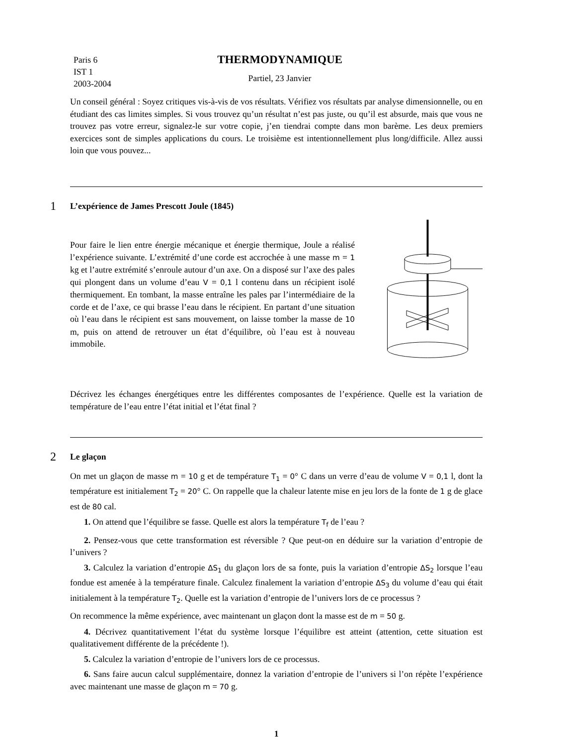Paris 6
IST 1
2003-2004
THERMODYNAMIQUE
Partiel, 23 Janvier
Un conseil général : Soyez critiques vis-à-vis de vos résultats. Vérifiez vos résultats par analyse dimensionnelle, ou en étudiant des cas limites simples. Si vous trouvez qu’un résultat n’est pas juste, ou qu’il est absurde, mais que vous ne trouvez pas votre erreur, signalez-le sur votre copie, j’en tiendrai compte dans mon barème. Les deux premiers exercices sont de simples applications du cours. Le troisième est intentionnellement plus long/difficile. Allez aussi loin que vous pouvez...
1 L’expérience de James Prescott Joule (1845)
Pour faire le lien entre énergie mécanique et énergie thermique, Joule a réalisé l’expérience suivante. L’extrémité d’une corde est accrochée à une masse m = 1 kg et l’autre extrémité s’enroule autour d’un axe. On a disposé sur l’axe des pales qui plongent dans un volume d’eau V = 0,1 l contenu dans un récipient isolé thermiquement. En tombant, la masse entraîne les pales par l’intermédiaire de la corde et de l’axe, ce qui brasse l’eau dans le récipient. En partant d’une situation où l’eau dans le récipient est sans mouvement, on laisse tomber la masse de 10 m, puis on attend de retrouver un état d’équilibre, où l’eau est à nouveau immobile.
Décrivez les échanges énergétiques entre les différentes composantes de l’expérience. Quelle est la variation de température de l’eau entre l’état initial et l’état final ?
2 Le glaçon
On met un glaçon de masse m = 10 g et de température T<sub>1</sub> = 0° C dans un verre d’eau de volume V = 0,1 l, dont la température est initialement T<sub>2</sub> = 20° C. On rappelle que la chaleur latente mise en jeu lors de la fonte de 1 g de glace est de 80 cal.
1. On attend que l’équilibre se fasse. Quelle est alors la température T<sub>f</sub> de l’eau ?
2. Pensez-vous que cette transformation est réversible ? Que peut-on en déduire sur la variation d’entropie de l’univers ?
3. Calculez la variation d’entropie ΔS<sub>1</sub> du glaçon lors de sa fonte, puis la variation d’entropie ΔS<sub>2</sub> lorsque l’eau fondue est amenée à la température finale. Calculez finalement la variation d’entropie ΔS<sub>3</sub> du volume d’eau qui était initialement à la température T<sub>2</sub>. Quelle est la variation d’entropie de l’univers lors de ce processus ?
On recommence la même expérience, avec maintenant un glaçon dont la masse est de m = 50 g.
4. Décrivez quantitativement l’état du système lorsque l’équilibre est atteint (attention, cette situation est qualitativement différente de la précédente !).
5. Calculez la variation d’entropie de l’univers lors de ce processus.
6. Sans faire aucun calcul supplémentaire, donnez la variation d’entropie de l’univers si l’on répète l’expérience avec maintenant une masse de glaçon m = 70 g.
1